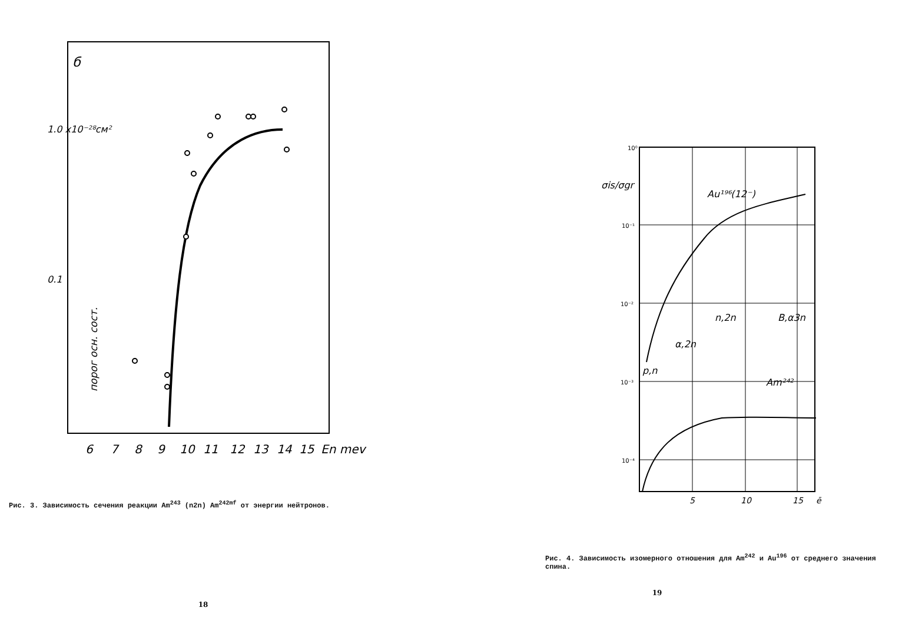б
1.0 x10⁻²⁸см²
0.1
порог осн. сост.
6
7
8
9
10
11
12
13
14
15
En mev
Рис. 3. Зависимость сечения реакции Am<sup>243</sup> (n2n) Am<sup>242mf</sup> от энергии нейтронов.
18
σis/σgr
Au¹⁹⁶(12⁻)
n,2n
B,α3n
α,2n
p,n
Am²⁴²
10⁰
10⁻¹
10⁻²
10⁻³
10⁻⁴
5
10
15
ē
Рис. 4. Зависимость изомерного отношения для Am<sup>242</sup> и Au<sup>196</sup> от среднего значения спина.
19